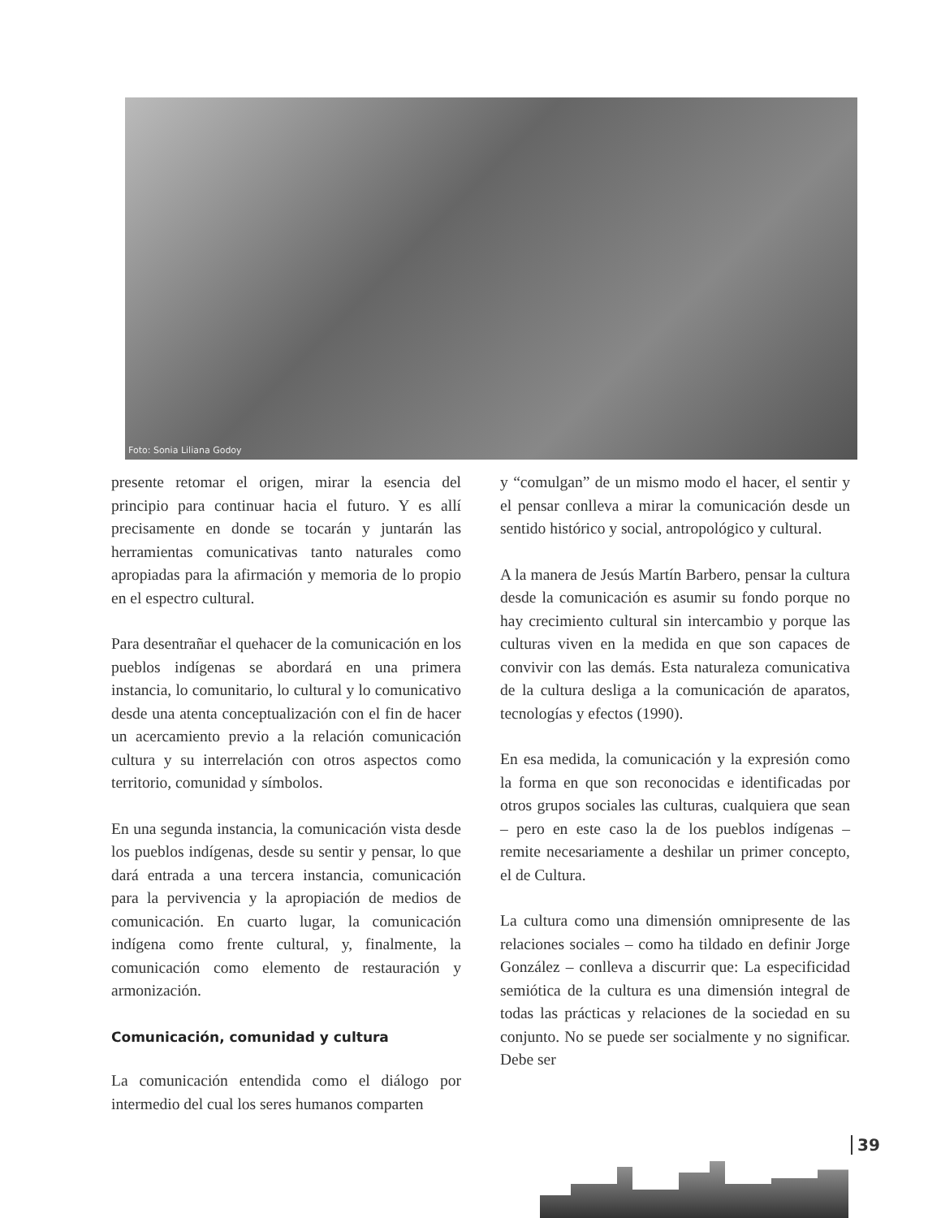Foto: Sonia Liliana Godoy
presente retomar el origen, mirar la esencia del principio para continuar hacia el futuro. Y es allí precisamente en donde se tocarán y juntarán las herramientas comunicativas tanto naturales como apropiadas para la afirmación y memoria de lo propio en el espectro cultural.
Para desentrañar el quehacer de la comunicación en los pueblos indígenas se abordará en una primera instancia, lo comunitario, lo cultural y lo comunicativo desde una atenta conceptualización con el fin de hacer un acercamiento previo a la relación comunicación cultura y su interrelación con otros aspectos como territorio, comunidad y símbolos.
En una segunda instancia, la comunicación vista desde los pueblos indígenas, desde su sentir y pensar, lo que dará entrada a una tercera instancia, comunicación para la pervivencia y la apropiación de medios de comunicación. En cuarto lugar, la comunicación indígena como frente cultural, y, finalmente, la comunicación como elemento de restauración y armonización.
Comunicación, comunidad y cultura
La comunicación entendida como el diálogo por intermedio del cual los seres humanos comparten
y “comulgan” de un mismo modo el hacer, el sentir y el pensar conlleva a mirar la comunicación desde un sentido histórico y social, antropológico y cultural.
A la manera de Jesús Martín Barbero, pensar la cultura desde la comunicación es asumir su fondo porque no hay crecimiento cultural sin intercambio y porque las culturas viven en la medida en que son capaces de convivir con las demás. Esta naturaleza comunicativa de la cultura desliga a la comunicación de aparatos, tecnologías y efectos (1990).
En esa medida, la comunicación y la expresión como la forma en que son reconocidas e identificadas por otros grupos sociales las culturas, cualquiera que sean – pero en este caso la de los pueblos indígenas – remite necesariamente a deshilar un primer concepto, el de Cultura.
La cultura como una dimensión omnipresente de las relaciones sociales – como ha tildado en definir Jorge González – conlleva a discurrir que: La especificidad semiótica de la cultura es una dimensión integral de todas las prácticas y relaciones de la sociedad en su conjunto. No se puede ser socialmente y no significar. Debe ser
39